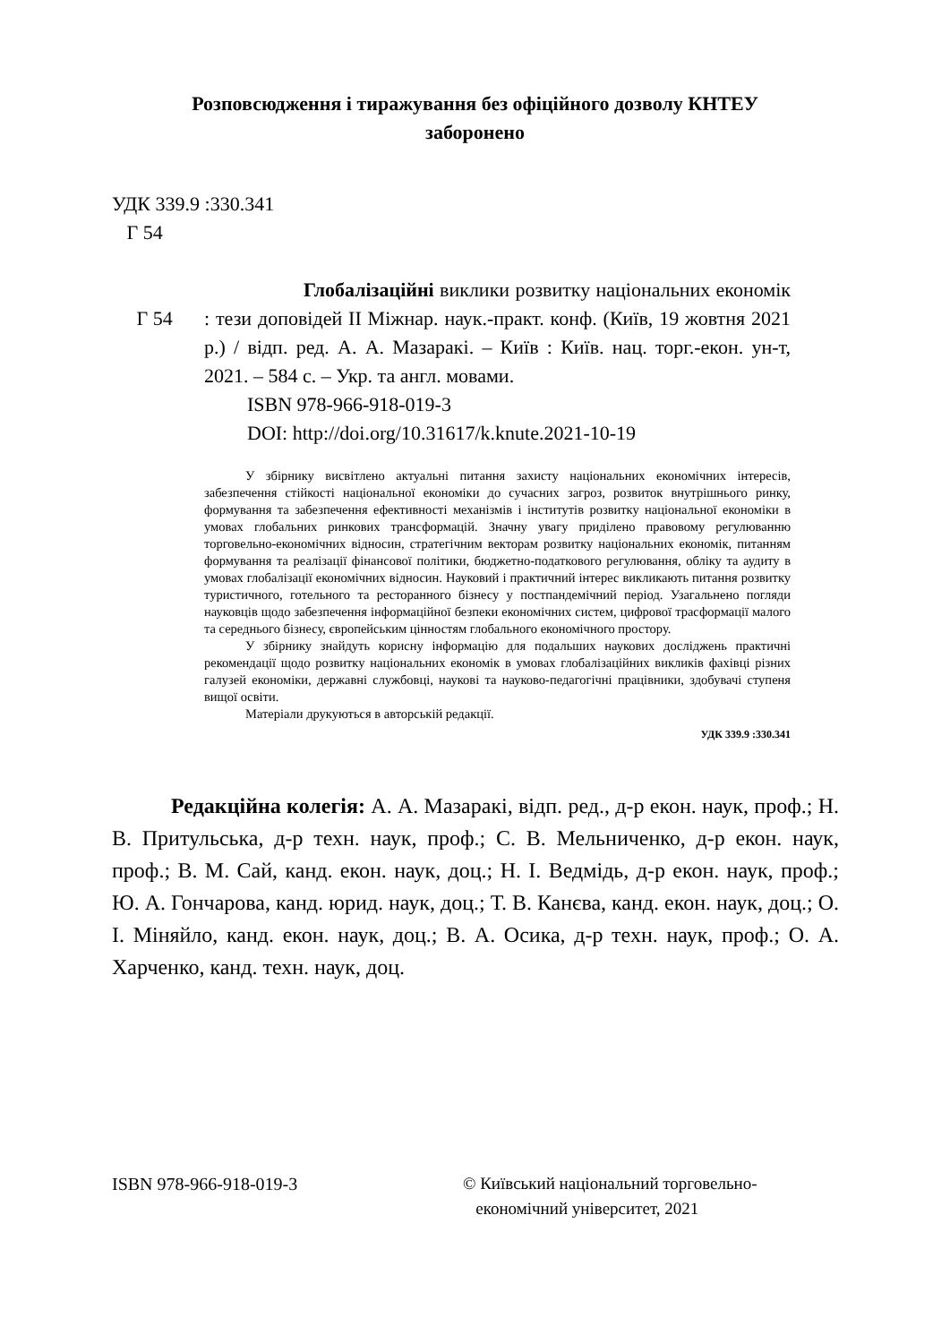Розповсюдження і тиражування без офіційного дозволу КНТЕУ
заборонено
УДК 339.9 :330.341
Г 54
Г 54
Глобалізаційні виклики розвитку національних економік : тези доповідей ІІ Міжнар. наук.-практ. конф. (Київ, 19 жовтня 2021 р.) / відп. ред. А. А. Мазаракі. – Київ : Київ. нац. торг.-екон. ун-т, 2021. – 584 с. – Укр. та англ. мовами.
ISBN 978-966-918-019-3
DOI: http://doi.org/10.31617/k.knute.2021-10-19
У збірнику висвітлено актуальні питання захисту національних економічних інтересів, забезпечення стійкості національної економіки до сучасних загроз, розвиток внутрішнього ринку, формування та забезпечення ефективності механізмів і інститутів розвитку національної економіки в умовах глобальних ринкових трансформацій. Значну увагу приділено правовому регулюванню торговельно-економічних відносин, стратегічним векторам розвитку національних економік, питанням формування та реалізації фінансової політики, бюджетно-податкового регулювання, обліку та аудиту в умовах глобалізації економічних відносин. Науковий і практичний інтерес викликають питання розвитку туристичного, готельного та ресторанного бізнесу у постпандемічний період. Узагальнено погляди науковців щодо забезпечення інформаційної безпеки економічних систем, цифрової трасформації малого та середнього бізнесу, європейським цінностям глобального економічного простору.
У збірнику знайдуть корисну інформацію для подальших наукових досліджень практичні рекомендації щодо розвитку національних економік в умовах глобалізаційних викликів фахівці різних галузей економіки, державні службовці, наукові та науково-педагогічні працівники, здобувачі ступеня вищої освіти.
Матеріали друкуються в авторській редакції.
УДК 339.9 :330.341
Редакційна колегія: А. А. Мазаракі, відп. ред., д-р екон. наук, проф.; Н. В. Притульська, д-р техн. наук, проф.; С. В. Мельниченко, д-р екон. наук, проф.; В. М. Сай, канд. екон. наук, доц.; Н. І. Ведмідь, д-р екон. наук, проф.; Ю. А. Гончарова, канд. юрид. наук, доц.; Т. В. Канєва, канд. екон. наук, доц.; О. І. Міняйло, канд. екон. наук, доц.; В. А. Осика, д-р техн. наук, проф.; О. А. Харченко, канд. техн. наук, доц.
ISBN 978-966-918-019-3 © Київський національний торговельно-
економічний університет, 2021